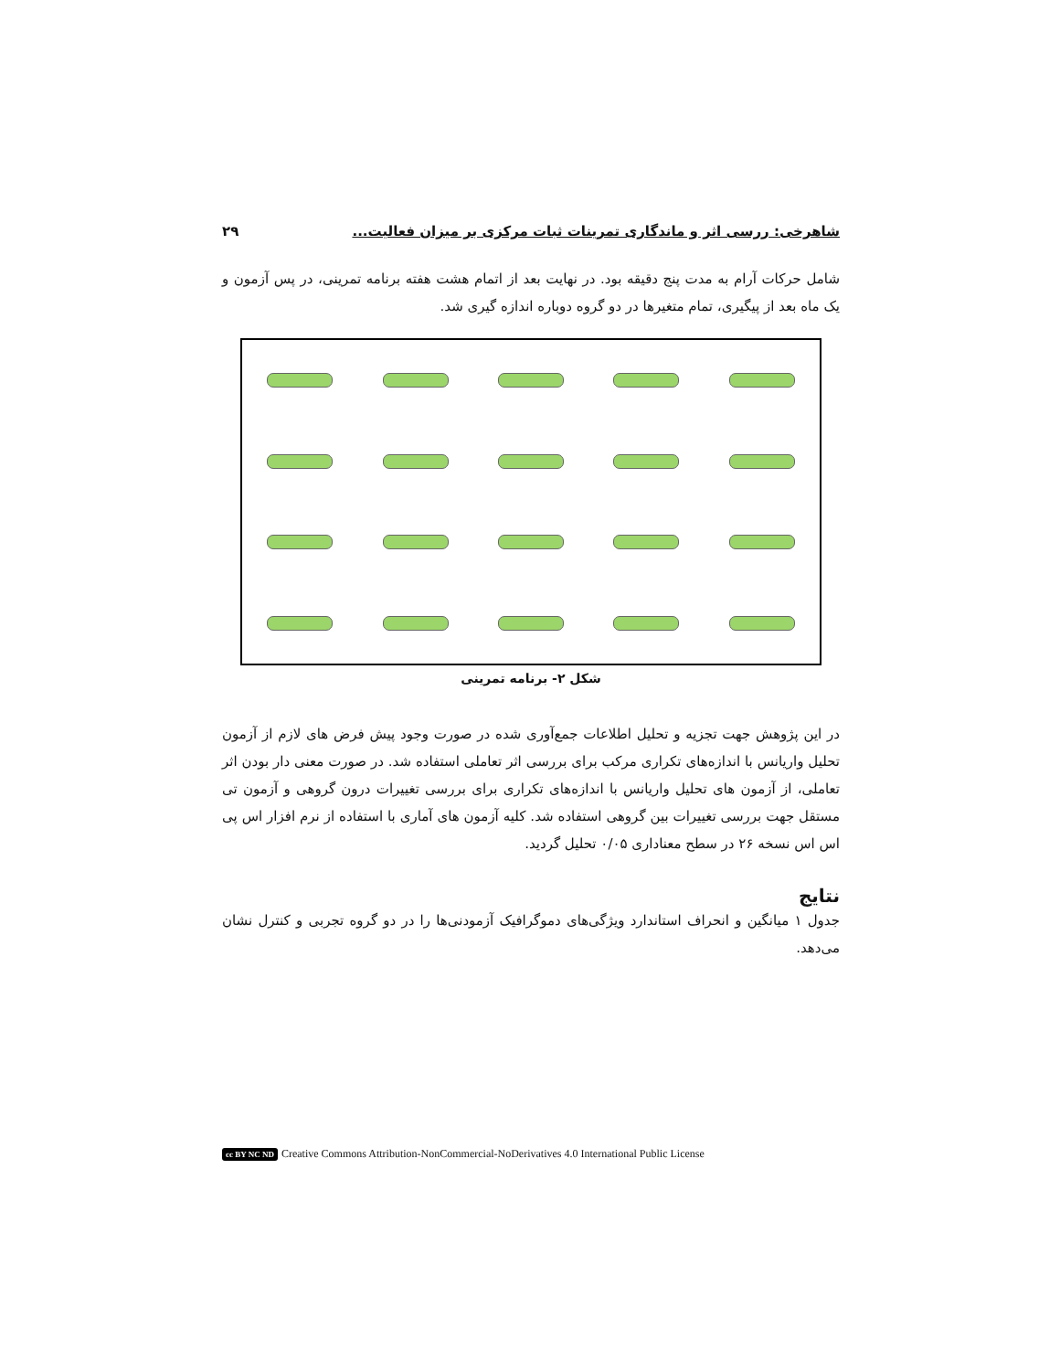شاهرخی: ررسی اثر و ماندگاری تمرینات ثبات مرکزی بر میزان فعالیت... ۲۹
شامل حرکات آرام به مدت پنج دقیقه بود. در نهایت بعد از اتمام هشت هفته برنامه تمرینی، در پس آزمون و یک ماه بعد از پیگیری، تمام متغیرها در دو گروه دوباره اندازه گیری شد.
شکل ۲- برنامه تمرینی
در این پژوهش جهت تجزیه و تحلیل اطلاعات جمع‌آوری شده در صورت وجود پیش فرض های لازم از آزمون تحلیل واریانس با اندازه‌های تکراری مرکب برای بررسی اثر تعاملی استفاده شد. در صورت معنی دار بودن اثر تعاملی، از آزمون های تحلیل واریانس با اندازه‌های تکراری برای بررسی تغییرات درون گروهی و آزمون تی مستقل جهت بررسی تغییرات بین گروهی استفاده شد. کلیه آزمون های آماری با استفاده از نرم افزار اس پی اس اس نسخه ۲۶ در سطح معناداری ۰/۰۵ تحلیل گردید.
نتایج
جدول ۱ میانگین و انحراف استاندارد ویژگی‌های دموگرافیک آزمودنی‌ها را در دو گروه تجربی و کنترل نشان می‌دهد.
cc BY NC ND Creative Commons Attribution-NonCommercial-NoDerivatives 4.0 International Public License